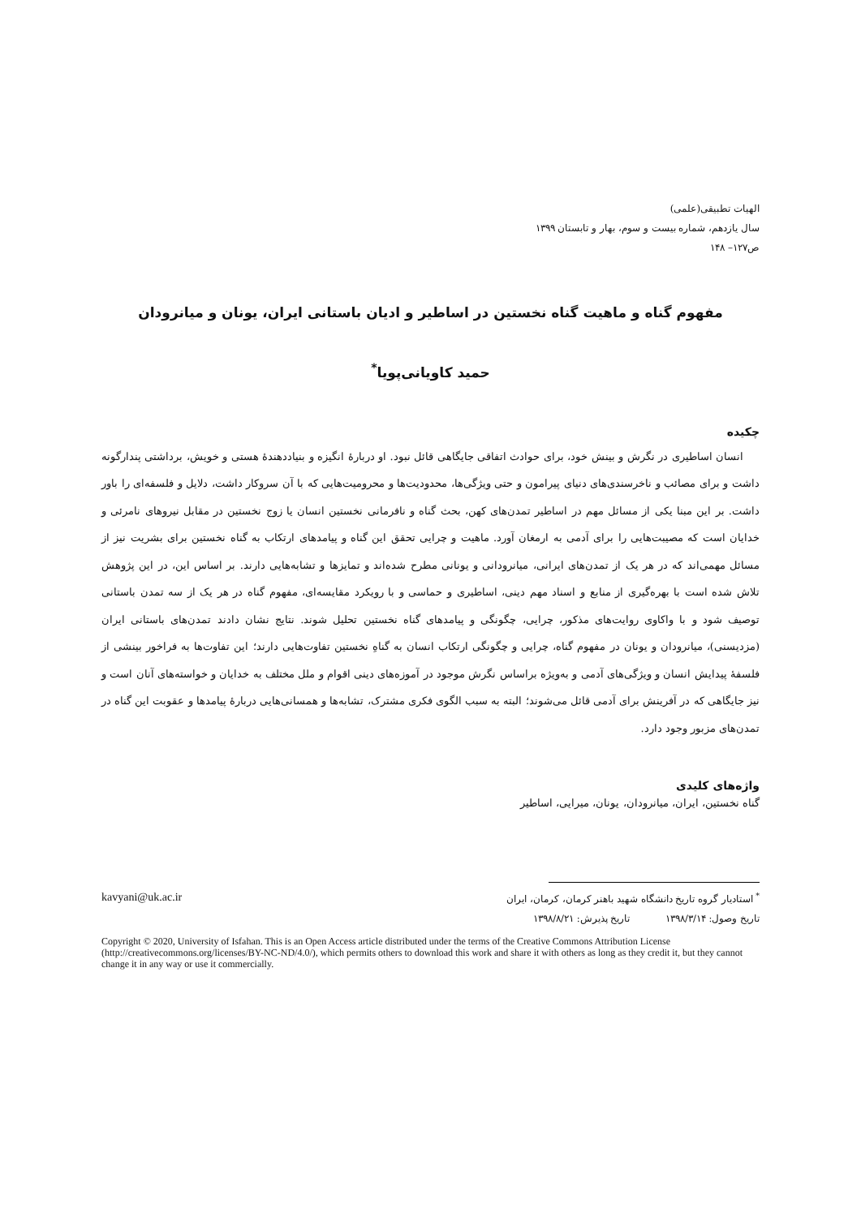الهیات تطبیقی(علمی)
سال یازدهم، شماره بیست و سوم، بهار و تابستان ۱۳۹۹
ص۱۲۷– ۱۴۸
مفهوم گناه و ماهیت گناه نخستین در اساطیر و ادیان باستانی ایران، یونان و میانرودان
حمید کاویانی‌پویا<sup>*</sup>
چکیده
انسان اساطیری در نگرش و بینش خود، برای حوادث اتفاقی جایگاهی قائل نبود. او دربارۀ انگیزه و بنیاددهندۀ هستی و خویش، برداشتی پندارگونه داشت و برای مصائب و ناخرسندی‌های دنیای پیرامون و حتی ویژگی‌ها، محدودیت‌ها و محرومیت‌هایی که با آن سروکار داشت، دلایل و فلسفه‌ای را باور داشت. بر این مبنا یکی از مسائل مهم در اساطیر تمدن‌های کهن، بحث گناه و نافرمانی نخستین انسان یا زوج نخستین در مقابل نیروهای نامرئی و خدایان است که مصیبت‌هایی را برای آدمی به ارمغان آورد. ماهیت و چرایی تحقق این گناه و پیامدهای ارتکاب به گناه نخستین برای بشریت نیز از مسائل مهمی‌اند که در هر یک از تمدن‌های ایرانی، میانرودانی و یونانی مطرح شده‌اند و تمایزها و تشابه‌هایی دارند. بر اساس این، در این پژوهش تلاش شده است با بهره‌گیری از منابع و اسناد مهم دینی، اساطیری و حماسی و با رویکرد مقایسه‌ای، مفهوم گناه در هر یک از سه تمدن باستانی توصیف شود و با واکاوی روایت‌های مذکور، چرایی، چگونگی و پیامدهای گناه نخستین تحلیل شوند. نتایج نشان دادند تمدن‌های باستانی ایران (مزدیسنی)، میانرودان و یونان در مفهوم گناه، چرایی و چگونگی ارتکاب انسان به گناهِ نخستین تفاوت‌هایی دارند؛ این تفاوت‌ها به فراخور بینشی از فلسفۀ پیدایش انسان و ویژگی‌های آدمی و به‌ویژه براساس نگرش موجود در آموزه‌های دینی اقوام و ملل مختلف به خدایان و خواسته‌های آنان است و نیز جایگاهی که در آفرینش برای آدمی قائل می‌شوند؛ البته به سبب الگوی فکری مشترک، تشابه‌ها و همسانی‌هایی دربارۀ پیامدها و عقوبت این گناه در تمدن‌های مزبور وجود دارد.
واژه‌های کلیدی
گناه نخستین، ایران، میانرودان، یونان، میرایی، اساطیر
<sup>*</sup> استادیار گروه تاریخ دانشگاه شهید باهنر کرمان، کرمان، ایران kavyani@uk.ac.ir
تاریخ وصول: ۱۳۹۸/۳/۱۴ تاریخ پذیرش: ۱۳۹۸/۸/۲۱
Copyright © 2020, University of Isfahan. This is an Open Access article distributed under the terms of the Creative Commons Attribution License (http://creativecommons.org/licenses/BY-NC-ND/4.0/), which permits others to download this work and share it with others as long as they credit it, but they cannot change it in any way or use it commercially.